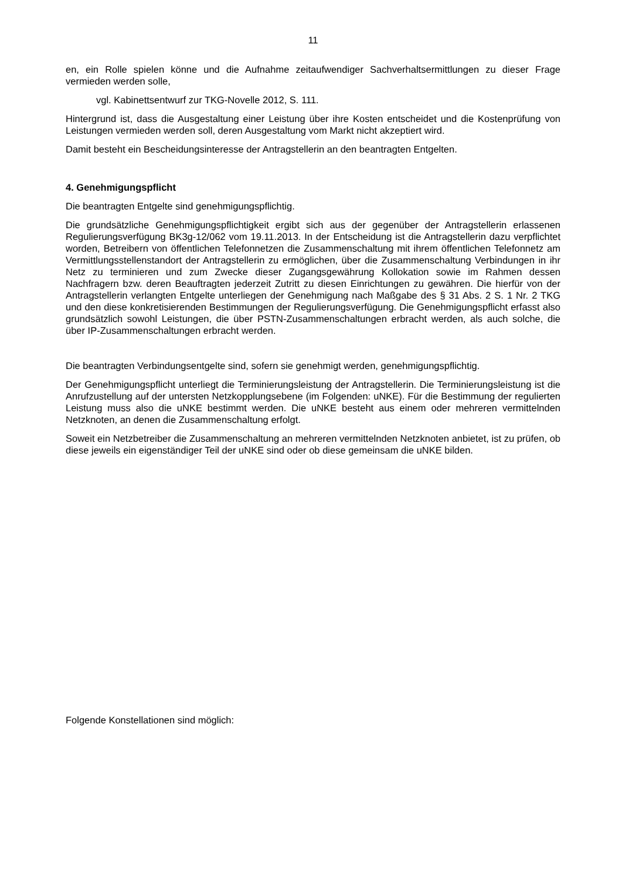11
en, ein Rolle spielen könne und die Aufnahme zeitaufwendiger Sachverhaltsermittlungen zu dieser Frage vermieden werden solle,
vgl. Kabinettsentwurf zur TKG-Novelle 2012, S. 111.
Hintergrund ist, dass die Ausgestaltung einer Leistung über ihre Kosten entscheidet und die Kostenprüfung von Leistungen vermieden werden soll, deren Ausgestaltung vom Markt nicht akzeptiert wird.
Damit besteht ein Bescheidungsinteresse der Antragstellerin an den beantragten Entgelten.
4. Genehmigungspflicht
Die beantragten Entgelte sind genehmigungspflichtig.
Die grundsätzliche Genehmigungspflichtigkeit ergibt sich aus der gegenüber der Antragstellerin erlassenen Regulierungsverfügung BK3g-12/062 vom 19.11.2013. In der Entscheidung ist die Antragstellerin dazu verpflichtet worden, Betreibern von öffentlichen Telefonnetzen die Zusammenschaltung mit ihrem öffentlichen Telefonnetz am Vermittlungsstellenstandort der Antragstellerin zu ermöglichen, über die Zusammenschaltung Verbindungen in ihr Netz zu terminieren und zum Zwecke dieser Zugangsgewährung Kollokation sowie im Rahmen dessen Nachfragern bzw. deren Beauftragten jederzeit Zutritt zu diesen Einrichtungen zu gewähren. Die hierfür von der Antragstellerin verlangten Entgelte unterliegen der Genehmigung nach Maßgabe des § 31 Abs. 2 S. 1 Nr. 2 TKG und den diese konkretisierenden Bestimmungen der Regulierungsverfügung. Die Genehmigungspflicht erfasst also grundsätzlich sowohl Leistungen, die über PSTN-Zusammenschaltungen erbracht werden, als auch solche, die über IP-Zusammenschaltungen erbracht werden.
Die beantragten Verbindungsentgelte sind, sofern sie genehmigt werden, genehmigungspflichtig.
Der Genehmigungspflicht unterliegt die Terminierungsleistung der Antragstellerin. Die Terminierungsleistung ist die Anrufzustellung auf der untersten Netzkopplungsebene (im Folgenden: uNKE). Für die Bestimmung der regulierten Leistung muss also die uNKE bestimmt werden. Die uNKE besteht aus einem oder mehreren vermittelnden Netzknoten, an denen die Zusammenschaltung erfolgt.
Soweit ein Netzbetreiber die Zusammenschaltung an mehreren vermittelnden Netzknoten anbietet, ist zu prüfen, ob diese jeweils ein eigenständiger Teil der uNKE sind oder ob diese gemeinsam die uNKE bilden.
Folgende Konstellationen sind möglich: